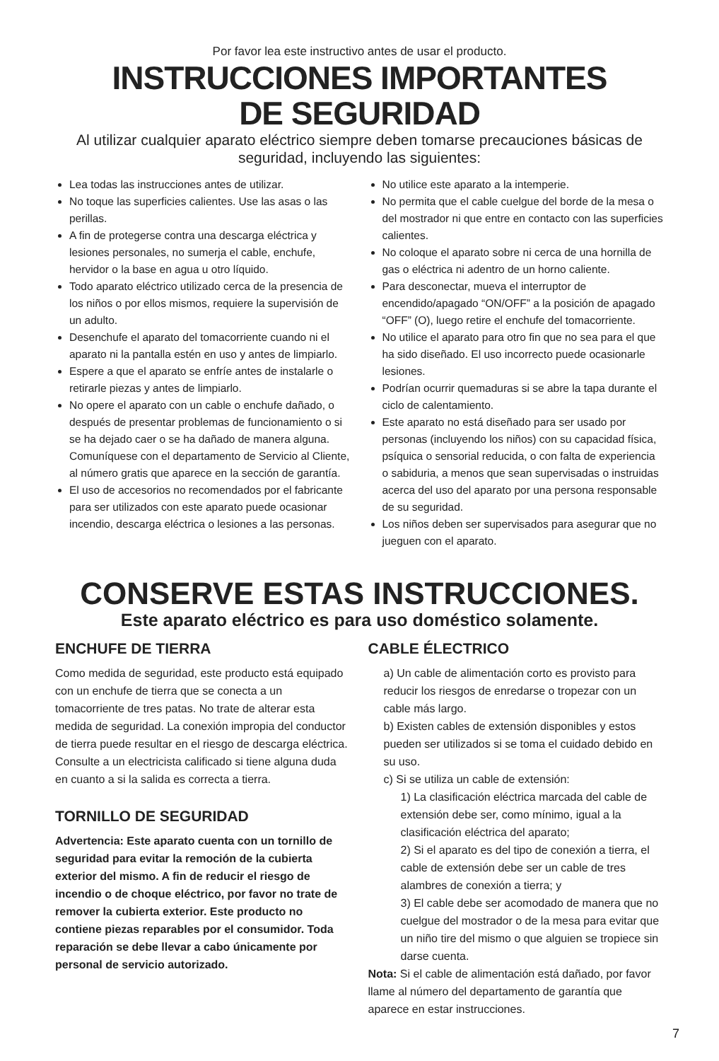Por favor lea este instructivo antes de usar el producto.
INSTRUCCIONES IMPORTANTES
DE SEGURIDAD
Al utilizar cualquier aparato eléctrico siempre deben tomarse precauciones básicas de seguridad, incluyendo las siguientes:
Lea todas las instrucciones antes de utilizar.
No toque las superficies calientes. Use las asas o las perillas.
A fin de protegerse contra una descarga eléctrica y lesiones personales, no sumerja el cable, enchufe, hervidor o la base en agua u otro líquido.
Todo aparato eléctrico utilizado cerca de la presencia de los niños o por ellos mismos, requiere la supervisión de un adulto.
Desenchufe el aparato del tomacorriente cuando ni el aparato ni la pantalla estén en uso y antes de limpiarlo.
Espere a que el aparato se enfríe antes de instalarle o retirarle piezas y antes de limpiarlo.
No opere el aparato con un cable o enchufe dañado, o después de presentar problemas de funcionamiento o si se ha dejado caer o se ha dañado de manera alguna. Comuníquese con el departamento de Servicio al Cliente, al número gratis que aparece en la sección de garantía.
El uso de accesorios no recomendados por el fabricante para ser utilizados con este aparato puede ocasionar incendio, descarga eléctrica o lesiones a las personas.
No utilice este aparato a la intemperie.
No permita que el cable cuelgue del borde de la mesa o del mostrador ni que entre en contacto con las superficies calientes.
No coloque el aparato sobre ni cerca de una hornilla de gas o eléctrica ni adentro de un horno caliente.
Para desconectar, mueva el interruptor de encendido/apagado “ON/OFF” a la posición de apagado “OFF” (O), luego retire el enchufe del tomacorriente.
No utilice el aparato para otro fin que no sea para el que ha sido diseñado. El uso incorrecto puede ocasionarle lesiones.
Podrían ocurrir quemaduras si se abre la tapa durante el ciclo de calentamiento.
Este aparato no está diseñado para ser usado por personas (incluyendo los niños) con su capacidad física, psíquica o sensorial reducida, o con falta de experiencia o sabiduria, a menos que sean supervisadas o instruidas acerca del uso del aparato por una persona responsable de su seguridad.
Los niños deben ser supervisados para asegurar que no jueguen con el aparato.
CONSERVE ESTAS INSTRUCCIONES.
Este aparato eléctrico es para uso doméstico solamente.
ENCHUFE DE TIERRA
Como medida de seguridad, este producto está equipado con un enchufe de tierra que se conecta a un tomacorriente de tres patas. No trate de alterar esta medida de seguridad. La conexión impropia del conductor de tierra puede resultar en el riesgo de descarga eléctrica. Consulte a un electricista calificado si tiene alguna duda en cuanto a si la salida es correcta a tierra.
TORNILLO DE SEGURIDAD
Advertencia: Este aparato cuenta con un tornillo de seguridad para evitar la remoción de la cubierta exterior del mismo. A fin de reducir el riesgo de incendio o de choque eléctrico, por favor no trate de remover la cubierta exterior. Este producto no contiene piezas reparables por el consumidor. Toda reparación se debe llevar a cabo únicamente por personal de servicio autorizado.
CABLE ÉLECTRICO
a) Un cable de alimentación corto es provisto para reducir los riesgos de enredarse o tropezar con un cable más largo.
b) Existen cables de extensión disponibles y estos pueden ser utilizados si se toma el cuidado debido en su uso.
c) Si se utiliza un cable de extensión:
1) La clasificación eléctrica marcada del cable de extensión debe ser, como mínimo, igual a la clasificación eléctrica del aparato;
2) Si el aparato es del tipo de conexión a tierra, el cable de extensión debe ser un cable de tres alambres de conexión a tierra; y
3) El cable debe ser acomodado de manera que no cuelgue del mostrador o de la mesa para evitar que un niño tire del mismo o que alguien se tropiece sin darse cuenta.
Nota: Si el cable de alimentación está dañado, por favor llame al número del departamento de garantía que aparece en estar instrucciones.
7